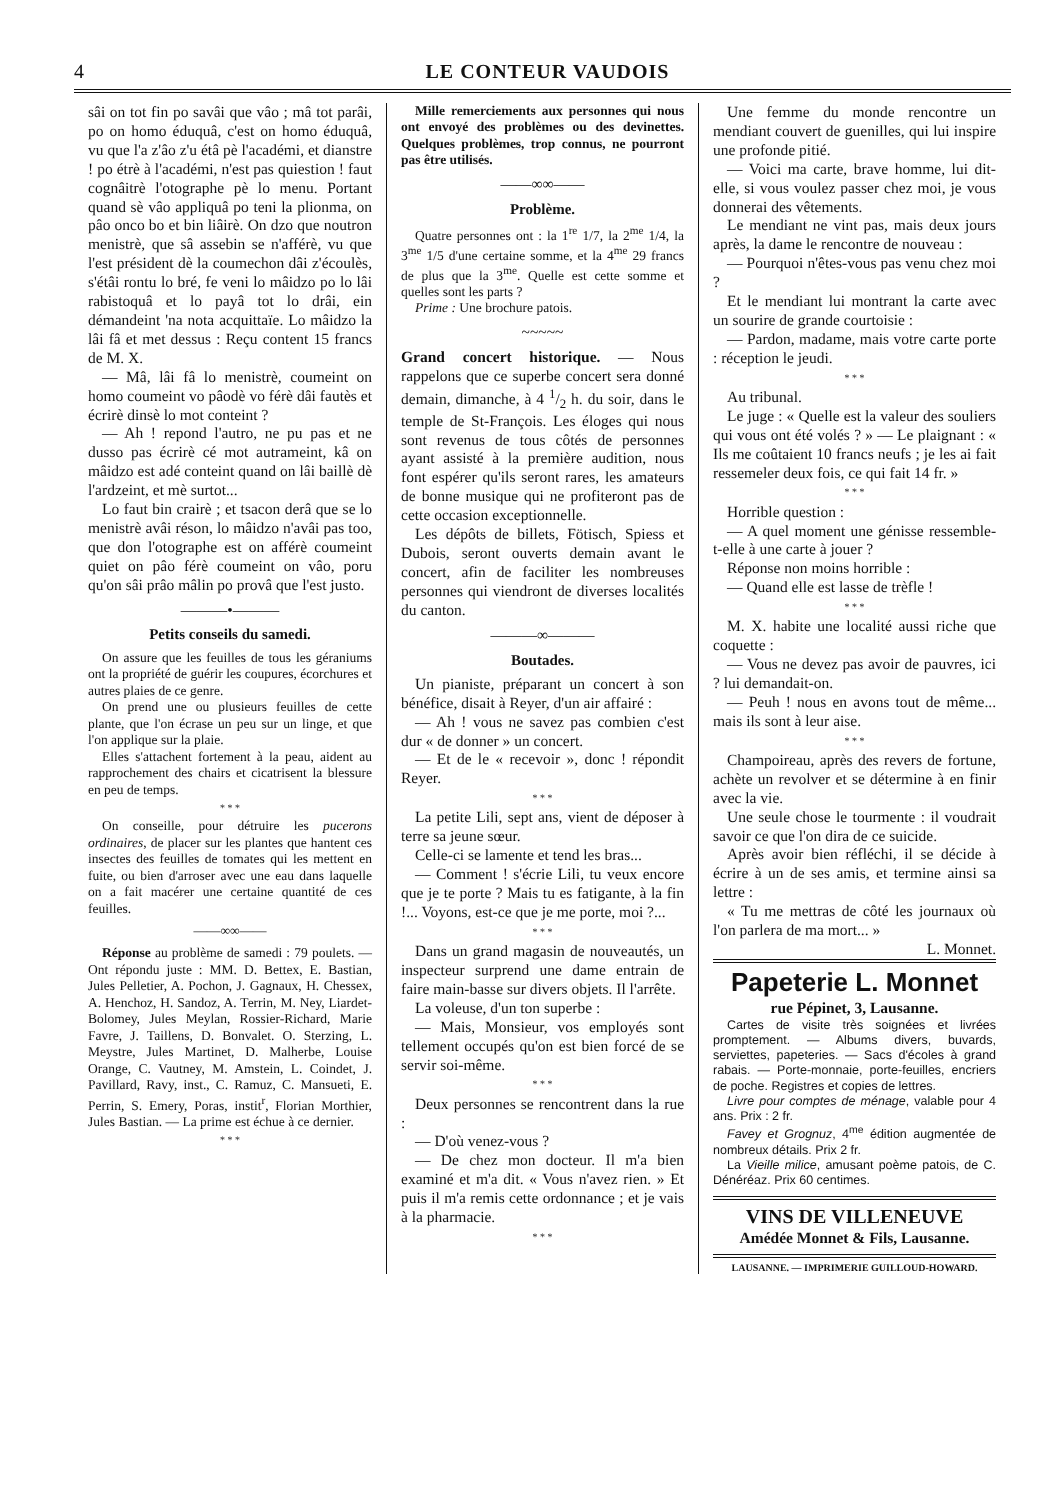4 LE CONTEUR VAUDOIS
sâi on tot fin po savâi que vâo ; mâ tot parâi, po on homo éduquâ, c'est on homo éduquâ, vu que l'a z'âo z'u étâ pè l'académi, et dianstre ! po étrè à l'académi, n'est pas quiestion ! faut cognâitrè l'otographe pè lo menu. Portant quand sè vâo appliquâ po teni la plionma, on pâo onco bo et bin liâirè. On dzo que noutron menistrè, que sâ assebin se n'afférè, vu que l'est président dè la coumechon dâi z'écoulès, s'étâi rontu lo bré, fe veni lo mâidzo po lo lâi rabistoquâ et lo payâ tot lo drâi, ein démandeint 'na nota acquittaïe. Lo mâidzo la lâi fâ et met dessus : Reçu content 15 francs de M. X.
— Mâ, lâi fâ lo menistrè, coumeint on homo coumeint vo pâodè vo férè dâi fautès et écrirè dinsè lo mot conteint ?
— Ah ! repond l'autro, ne pu pas et ne dusso pas écrirè cé mot autrameint, kâ on mâidzo est adé conteint quand on lâi baillè dè l'ardzeint, et mè surtot...
Lo faut bin crairè ; et tsacon derâ que se lo menistrè avâi réson, lo mâidzo n'avâi pas too, que don l'otographe est on afférè coumeint quiet on pâo férè coumeint on vâo, poru qu'on sâi prâo mâlin po provâ que l'est justo.
———•———
Petits conseils du samedi.
On assure que les feuilles de tous les géraniums ont la propriété de guérir les coupures, écorchures et autres plaies de ce genre.
On prend une ou plusieurs feuilles de cette plante, que l'on écrase un peu sur un linge, et que l'on applique sur la plaie.
Elles s'attachent fortement à la peau, aident au rapprochement des chairs et cicatrisent la blessure en peu de temps.
* * *
On conseille, pour détruire les pucerons ordinaires, de placer sur les plantes que hantent ces insectes des feuilles de tomates qui les mettent en fuite, ou bien d'arroser avec une eau dans laquelle on a fait macérer une certaine quantité de ces feuilles.
——∞∞——
Réponse au problème de samedi : 79 poulets. — Ont répondu juste : MM. D. Bettex, E. Bastian, Jules Pelletier, A. Pochon, J. Gagnaux, H. Chessex, A. Henchoz, H. Sandoz, A. Terrin, M. Ney, Liardet-Bolomey, Jules Meylan, Rossier-Richard, Marie Favre, J. Taillens, D. Bonvalet. O. Sterzing, L. Meystre, Jules Martinet, D. Malherbe, Louise Orange, C. Vautney, M. Amstein, L. Coindet, J. Pavillard, Ravy, inst., C. Ramuz, C. Mansueti, E. Perrin, S. Emery, Poras, instit<sup>r</sup>, Florian Morthier, Jules Bastian. — La prime est échue à ce dernier.
* * *
Mille remerciements aux personnes qui nous ont envoyé des problèmes ou des devinettes. Quelques problèmes, trop connus, ne pourront pas être utilisés.
——∞∞——
Problème.
Quatre personnes ont : la 1<sup>re</sup> 1/7, la 2<sup>me</sup> 1/4, la 3<sup>me</sup> 1/5 d'une certaine somme, et la 4<sup>me</sup> 29 francs de plus que la 3<sup>me</sup>. Quelle est cette somme et quelles sont les parts ?
Prime : Une brochure patois.
~~~~~
Grand concert historique. — Nous rappelons que ce superbe concert sera donné demain, dimanche, à 4 1/2 h. du soir, dans le temple de St-François. Les éloges qui nous sont revenus de tous côtés de personnes ayant assisté à la première audition, nous font espérer qu'ils seront rares, les amateurs de bonne musique qui ne profiteront pas de cette occasion exceptionnelle.
Les dépôts de billets, Fötisch, Spiess et Dubois, seront ouverts demain avant le concert, afin de faciliter les nombreuses personnes qui viendront de diverses localités du canton.
———∞———
Boutades.
Un pianiste, préparant un concert à son bénéfice, disait à Reyer, d'un air affairé :
— Ah ! vous ne savez pas combien c'est dur « de donner » un concert.
— Et de le « recevoir », donc ! répondit Reyer.
* * *
La petite Lili, sept ans, vient de déposer à terre sa jeune sœur.
Celle-ci se lamente et tend les bras...
— Comment ! s'écrie Lili, tu veux encore que je te porte ? Mais tu es fatigante, à la fin !... Voyons, est-ce que je me porte, moi ?...
* * *
Dans un grand magasin de nouveautés, un inspecteur surprend une dame entrain de faire main-basse sur divers objets. Il l'arrête.
La voleuse, d'un ton superbe :
— Mais, Monsieur, vos employés sont tellement occupés qu'on est bien forcé de se servir soi-même.
* * *
Deux personnes se rencontrent dans la rue :
— D'où venez-vous ?
— De chez mon docteur. Il m'a bien examiné et m'a dit. « Vous n'avez rien. » Et puis il m'a remis cette ordonnance ; et je vais à la pharmacie.
* * *
Une femme du monde rencontre un mendiant couvert de guenilles, qui lui inspire une profonde pitié.
— Voici ma carte, brave homme, lui dit-elle, si vous voulez passer chez moi, je vous donnerai des vêtements.
Le mendiant ne vint pas, mais deux jours après, la dame le rencontre de nouveau :
— Pourquoi n'êtes-vous pas venu chez moi ?
Et le mendiant lui montrant la carte avec un sourire de grande courtoisie :
— Pardon, madame, mais votre carte porte : réception le jeudi.
* * *
Au tribunal.
Le juge : « Quelle est la valeur des souliers qui vous ont été volés ? » — Le plaignant : « Ils me coûtaient 10 francs neufs ; je les ai fait ressemeler deux fois, ce qui fait 14 fr. »
* * *
Horrible question :
— A quel moment une génisse ressemble-t-elle à une carte à jouer ?
Réponse non moins horrible :
— Quand elle est lasse de trèfle !
* * *
M. X. habite une localité aussi riche que coquette :
— Vous ne devez pas avoir de pauvres, ici ? lui demandait-on.
— Peuh ! nous en avons tout de même... mais ils sont à leur aise.
* * *
Champoireau, après des revers de fortune, achète un revolver et se détermine à en finir avec la vie.
Une seule chose le tourmente : il voudrait savoir ce que l'on dira de ce suicide.
Après avoir bien réfléchi, il se décide à écrire à un de ses amis, et termine ainsi sa lettre :
« Tu me mettras de côté les journaux où l'on parlera de ma mort... »
L. Monnet.
Papeterie L. Monnet
rue Pépinet, 3, Lausanne.
Cartes de visite très soignées et livrées promptement. — Albums divers, buvards, serviettes, papeteries. — Sacs d'écoles à grand rabais. — Porte-monnaie, porte-feuilles, encriers de poche. Registres et copies de lettres.
Livre pour comptes de ménage, valable pour 4 ans. Prix : 2 fr.
Favey et Grognuz, 4<sup>me</sup> édition augmentée de nombreux détails. Prix 2 fr.
La Vieille milice, amusant poème patois, de C. Dénéréaz. Prix 60 centimes.
VINS DE VILLENEUVE
Amédée Monnet & Fils, Lausanne.
LAUSANNE. — IMPRIMERIE GUILLOUD-HOWARD.